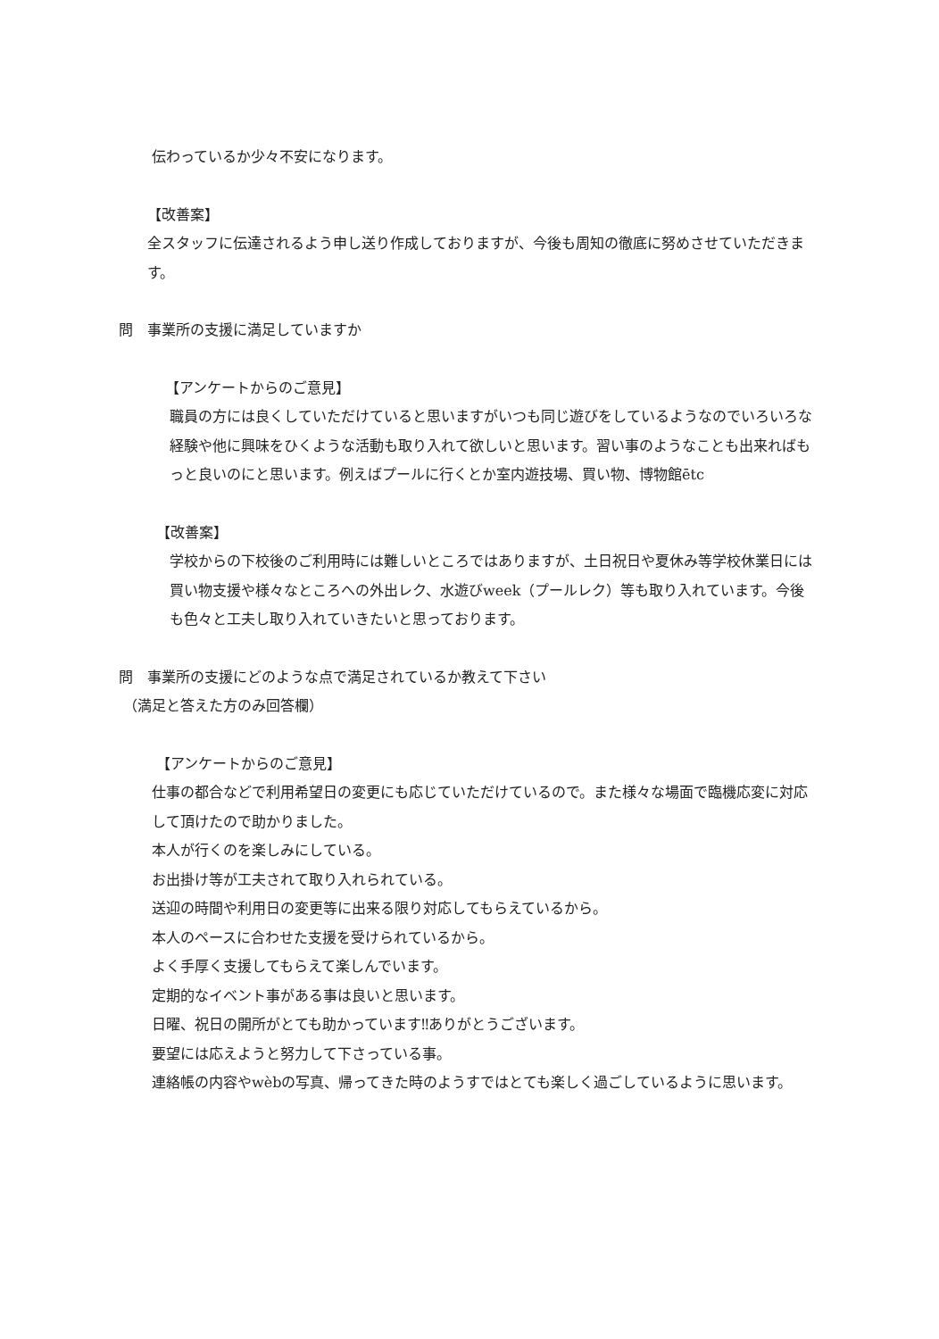伝わっているか少々不安になります。
【改善案】
全スタッフに伝達されるよう申し送り作成しておりますが、今後も周知の徹底に努めさせていただきます。
問　事業所の支援に満足していますか
【アンケートからのご意見】
職員の方には良くしていただけていると思いますがいつも同じ遊びをしているようなのでいろいろな経験や他に興味をひくような活動も取り入れて欲しいと思います。習い事のようなことも出来ればもっと良いのにと思います。例えばプールに行くとか室内遊技場、買い物、博物館ētc
【改善案】
学校からの下校後のご利用時には難しいところではありますが、土日祝日や夏休み等学校休業日には買い物支援や様々なところへの外出レク、水遊びweek（プールレク）等も取り入れています。今後も色々と工夫し取り入れていきたいと思っております。
問　事業所の支援にどのような点で満足されているか教えて下さい
（満足と答えた方のみ回答欄）
【アンケートからのご意見】
仕事の都合などで利用希望日の変更にも応じていただけているので。また様々な場面で臨機応変に対応して頂けたので助かりました。
本人が行くのを楽しみにしている。
お出掛け等が工夫されて取り入れられている。
送迎の時間や利用日の変更等に出来る限り対応してもらえているから。
本人のペースに合わせた支援を受けられているから。
よく手厚く支援してもらえて楽しんでいます。
定期的なイベント事がある事は良いと思います。
日曜、祝日の開所がとても助かっています‼ありがとうございます。
要望には応えようと努力して下さっている事。
連絡帳の内容やwèbの写真、帰ってきた時のようすではとても楽しく過ごしているように思います。